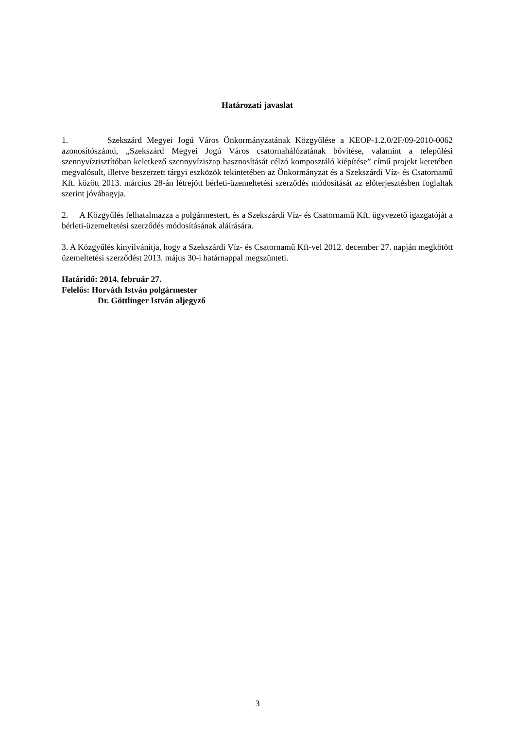Határozati javaslat
1. Szekszárd Megyei Jogú Város Önkormányzatának Közgyűlése a KEOP-1.2.0/2F/09-2010-0062 azonosítószámú, „Szekszárd Megyei Jogú Város csatornahálózatának bővítése, valamint a települési szennyvíztisztítóban keletkező szennyvíziszap hasznosítását célzó komposztáló kiépítése” című projekt keretében megvalósult, illetve beszerzett tárgyi eszközök tekintetében az Önkormányzat és a Szekszárdi Víz- és Csatornamű Kft. között 2013. március 28-án létrejött bérleti-üzemeltetési szerződés módosítását az előterjesztésben foglaltak szerint jóváhagyja.
2. A Közgyűlés felhatalmazza a polgármestert, és a Szekszárdi Víz- és Csatornamű Kft. ügyvezető igazgatóját a bérleti-üzemeltetési szerződés módosításának aláírására.
3. A Közgyűlés kinyilvánítja, hogy a Szekszárdi Víz- és Csatornamű Kft-vel 2012. december 27. napján megkötött üzemeltetési szerződést 2013. május 30-i határnappal megszünteti.
Határidő: 2014. február 27.
Felelős: Horváth István polgármester
Dr. Göttlinger István aljegyző
3